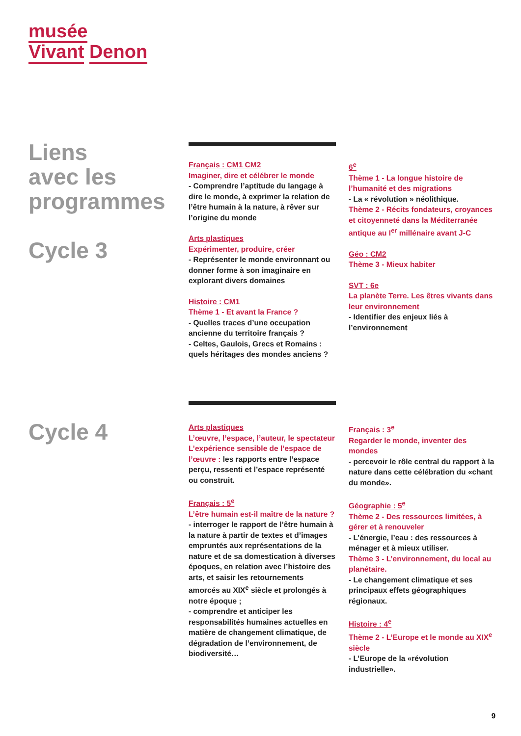musée
Vivant Denon
Liens
avec les
programmes
Cycle 3
Français : CM1 CM2
Imaginer, dire et célébrer le monde
- Comprendre l’aptitude du langage à dire le monde, à exprimer la relation de l’être humain à la nature, à rêver sur l’origine du monde
Arts plastiques
Expérimenter, produire, créer
- Représenter le monde environnant ou donner forme à son imaginaire en explorant divers domaines
Histoire : CM1
Thème 1 - Et avant la France ?
- Quelles traces d’une occupation ancienne du territoire français ?
- Celtes, Gaulois, Grecs et Romains : quels héritages des mondes anciens ?
6<sup>e</sup>
Thème 1 - La longue histoire de l’humanité et des migrations
- La « révolution » néolithique.
Thème 2 - Récits fondateurs, croyances et citoyenneté dans la Méditerranée antique au I<sup>er</sup> millénaire avant J-C
Géo : CM2
Thème 3 - Mieux habiter
SVT : 6e
La planète Terre. Les êtres vivants dans leur environnement
- Identifier des enjeux liés à l’environnement
Cycle 4
Arts plastiques
L’œuvre, l’espace, l’auteur, le spectateur
L’expérience sensible de l’espace de l’œuvre : les rapports entre l’espace perçu, ressenti et l’espace représenté ou construit.
Français : 5<sup>e</sup>
L’être humain est-il maître de la nature ?
- interroger le rapport de l’être humain à la nature à partir de textes et d’images empruntés aux représentations de la nature et de sa domestication à diverses époques, en relation avec l’histoire des arts, et saisir les retournements amorcés au XIX<sup>e</sup> siècle et prolongés à notre époque ;
- comprendre et anticiper les responsabilités humaines actuelles en matière de changement climatique, de dégradation de l’environnement, de biodiversité…
Français : 3<sup>e</sup>
Regarder le monde, inventer des mondes
- percevoir le rôle central du rapport à la nature dans cette célébration du «chant du monde».
Géographie : 5<sup>e</sup>
Thème 2 - Des ressources limitées, à gérer et à renouveler
- L’énergie, l’eau : des ressources à ménager et à mieux utiliser.
Thème 3 - L’environnement, du local au planétaire.
- Le changement climatique et ses principaux effets géographiques régionaux.
Histoire : 4<sup>e</sup>
Thème 2 - L’Europe et le monde au XIX<sup>e</sup> siècle
- L’Europe de la «révolution industrielle».
9